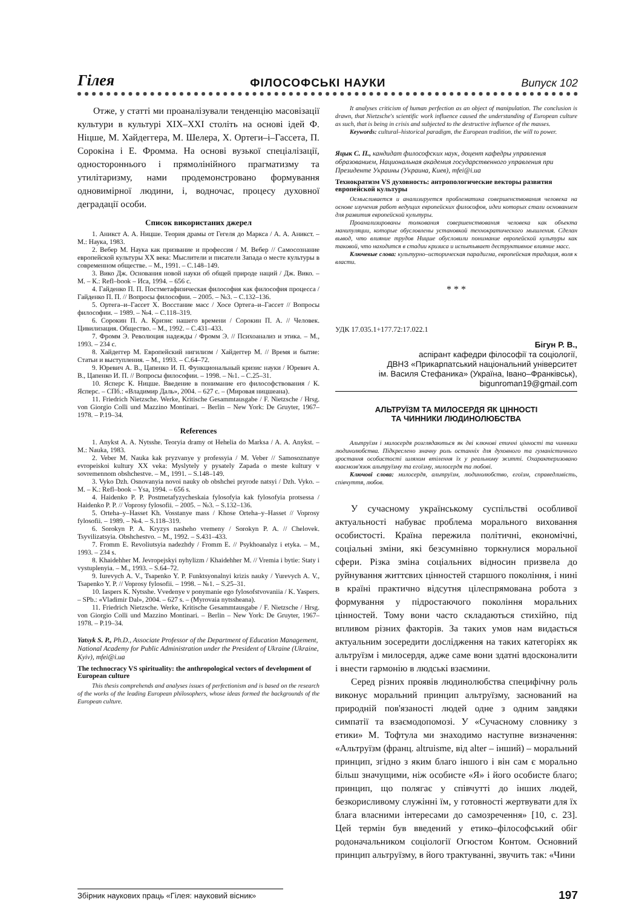Гілея ФІЛОСОФСЬКІ НАУКИ Випуск 102
Отже, у статті ми проаналізували тенденцію масовізації культури в культурі XIX–XXI століть на основі ідей Ф. Ніцше, М. Хайдеггера, М. Шелера, Х. Ортеги–і–Гассета, П. Сорокіна і Е. Фромма. На основі вузької спеціалізації, одностороннього і прямолінійного прагматизму та утилітаризму, нами продемонстровано формування одновимірної людини, і, водночас, процесу духовної деградації особи.
Список використаних джерел
1. Аникст А. А. Ницше. Теория драмы от Гегеля до Маркса / А. А. Аникст. – М.: Наука, 1983.
2. Вебер М. Наука как призвание и профессия / М. Вебер // Самосознание европейской культуры XX века: Мыслители и писатели Запада о месте культуры в современном обществе. – М., 1991. – С.148–149.
3. Вико Дж. Основания новой науки об общей природе наций / Дж. Вико. – М. – К.: Refl–book – Иса, 1994. – 656 с.
4. Гайденко П. П. Постметафизическая философия как философия процесса / Гайденко П. П. // Вопросы философии. – 2005. – №3. – С.132–136.
5. Ортега–и–Гассет Х. Восстание масс / Хосе Ортега–и–Гассет // Вопросы философии. – 1989. – №4. – С.118–319.
6. Сорокин П. А. Кризис нашего времени / Сорокин П. А. // Человек. Цивилизация. Общество. – М., 1992. – С.431–433.
7. Фромм Э. Революция надежды / Фромм Э. // Психоанализ и этика. – М., 1993. – 234 с.
8. Хайдеггер М. Европейский нигилизм / Хайдеггер М. // Время и бытие: Статьи и выступления. – М., 1993. – С.64–72.
9. Юревич А. В., Цапенко И. П. Функциональный кризис науки / Юревич А. В., Цапенко И. П. // Вопросы философии. – 1998. – №1. – С.25–31.
10. Ясперс К. Ницше. Введение в понимание его философствования / К. Ясперс. – СПб.: «Владимир Даль», 2004. – 627 с. – (Мировая ницшеана).
11. Friedrich Nietzsche. Werke, Kritische Gesammtausgabe / F. Nietzsche / Hrsg. von Giorgio Colli und Mazzino Montinari. – Berlin – New York: De Gruyter, 1967–1978. – P.19–34.
References
1. Anykst A. A. Nytsshe. Teoryia dramy ot Hehelia do Marksa / A. A. Anykst. – M.: Nauka, 1983.
2. Veber M. Nauka kak pryzvanye y professyia / M. Veber // Samosoznanye evropeiskoi kultury XX veka: Myslytely y pysately Zapada o meste kultury v sovremennom obshchestve. – M., 1991. – S.148–149.
3. Vyko Dzh. Osnovanyia novoi nauky ob obshchei pryrode natsyi / Dzh. Vyko. – M. – K.: Refl–book – Ysa, 1994. – 656 s.
4. Haidenko P. P. Postmetafyzycheskaia fylosofyia kak fylosofyia protsessa / Haidenko P. P. // Voprosy fylosofii. – 2005. – №3. – S.132–136.
5. Orteha–y–Hasset Kh. Vosstanye mass / Khose Orteha–y–Hasset // Voprosy fylosofii. – 1989. – №4. – S.118–319.
6. Sorokyn P. A. Kryzys nasheho vremeny / Sorokyn P. A. // Chelovek. Tsyvilizatsyia. Obshchestvo. – M., 1992. – S.431–433.
7. Fromm E. Revoliutsyia nadezhdy / Fromm E. // Psykhoanalyz i etyka. – M., 1993. – 234 s.
8. Khaidehher M. Jevropejskyi nyhylizm / Khaidehher M. // Vremia i bytie: Staty i vystuplenyia. – M., 1993. – S.64–72.
9. Iurevych A. V., Tsapenko Y. P. Funktsyonalnyi krizis nauky / Yurevych A. V., Tsapenko Y. P. // Voprosy fylosofii. – 1998. – №1. – S.25–31.
10. Iaspers K. Nytsshe. Vvedenye v ponymanie ego fylosofstvovaniia / K. Yaspers. – SPb.: «Vladimir Dal», 2004. – 627 s. – (Myrovaia nytssheana).
11. Friedrich Nietzsche. Werke, Kritische Gesammtausgabe / F. Nietzsche / Hrsg. von Giorgio Colli und Mazzino Montinari. – Berlin – New York: De Gruyter, 1967–1978. – P.19–34.
Yatsyk S. P., Ph.D., Associate Professor of the Department of Education Management, National Academy for Public Administration under the President of Ukraine (Ukraine, Kyiv), mfei@i.ua
The technocracy VS spirituality: the anthropological vectors of development of European culture
This thesis comprehends and analyses issues of perfectionism and is based on the research of the works of the leading European philosophers, whose ideas formed the backgrounds of the European culture.
It analyses criticism of human perfection as an object of manipulation. The conclusion is drawn, that Nietzsche's scientific work influence caused the understanding of European culture as such, that is being in crisis and subjected to the destructive influence of the masses.
Keywords: cultural–historical paradigm, the European tradition, the will to power.
Яцык С. П., кандидат философских наук, доцент кафедры управления образованием, Национальная академия государственного управления при Президенте Украины (Украина, Киев), mfei@i.ua
Технократизм VS духовность: антропологические векторы развития европейской культуры
Осмысливается и анализируется проблематика совершенствования человека на основе изучения работ ведущих европейских философов, идеи которых стали основанием для развития европейской культуры.
Проанализированы толкования совершенствования человека как объекта манипуляции, которые обусловлены установкой технократического мышления. Сделан вывод, что влияние трудов Ницше обусловили понимание европейской культуры как таковой, что находится в стадии кризиса и испытывает деструктивное влияние масс.
Ключевые слова: культурно–историческая парадигма, европейская традиция, воля к власти.
* * *
УДК 17.035.1+177.72:17.022.1
Бігун Р. В.,
аспірант кафедри філософії та соціології,
ДВНЗ «Прикарпатський національний університет
ім. Василя Стефаника» (Україна, Івано–Франківськ),
bigunroman19@gmail.com
АЛЬТРУЇЗМ ТА МИЛОСЕРДЯ ЯК ЦІННОСТІ
ТА ЧИННИКИ ЛЮДИНОЛЮБСТВА
Альтруїзм і милосердя розглядаються як дві ключові етичні цінності та чинники людинолюбства. Підкреслено значну роль останніх для духовного та гуманістичного зростання особистості шляхом втілення їх у реальному житті. Охарактеризовано взаємозв'язок альтруїзму та егоїзму, милосердя та любові.
Ключові слова: милосердя, альтруїзм, людинолюбство, егоїзм, справедливість, співчуття, любов.
У сучасному українському суспільстві особливої актуальності набуває проблема морального виховання особистості. Країна пережила політичні, економічні, соціальні зміни, які безсумнівно торкнулися моральної сфери. Різка зміна соціальних відносин призвела до руйнування життєвих цінностей старшого покоління, і нині в країні практично відсутня цілеспрямована робота з формування у підростаючого покоління моральних цінностей. Тому вони часто складаються стихійно, під впливом різних факторів. За таких умов нам видається актуальним зосередити дослідження на таких категоріях як альтруїзм і милосердя, адже саме вони здатні вдосконалити і внести гармонію в людські взаємини.
Серед різних проявів людинолюбства специфічну роль виконує моральний принцип альтруїзму, заснований на природній пов'язаності людей одне з одним завдяки симпатії та взаємодопомозі. У «Сучасному словнику з етики» М. Тофтула ми знаходимо наступне визначення: «Альтруїзм (франц. altruisme, від alter – інший) – моральний принцип, згідно з яким благо іншого і він сам є морально більш значущими, ніж особисте «Я» і його особисте благо; принцип, що полягає у співчутті до інших людей, безкорисливому служінні їм, у готовності жертвувати для їх блага власними інтересами до самозречення» [10, с. 23]. Цей термін був введений у етико–філософський обіг родоначальником соціології Огюстом Контом. Основний принцип альтруїзму, в його трактуванні, звучить так: «Чини
Збірник наукових праць «Гілея: науковий вісник» 197